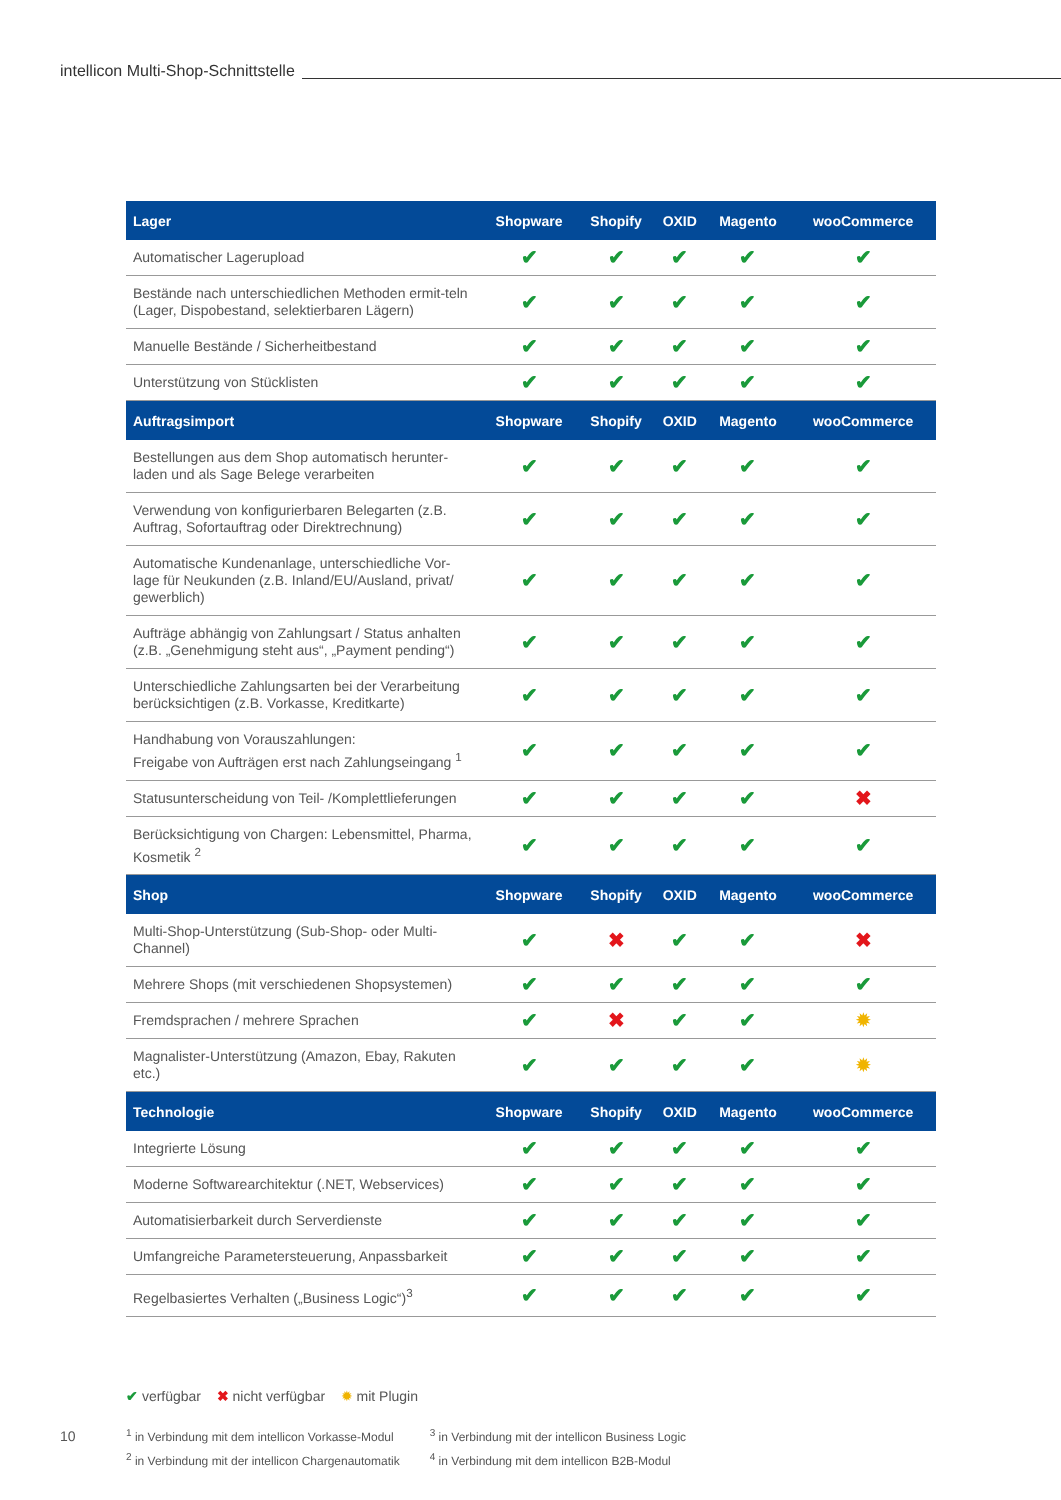intellicon Multi-Shop-Schnittstelle
| Lager | Shopware | Shopify | OXID | Magento | wooCommerce |
| --- | --- | --- | --- | --- | --- |
| Automatischer Lagerupload | ✔ | ✔ | ✔ | ✔ | ✔ |
| Bestände nach unterschiedlichen Methoden ermit-teln (Lager, Dispobestand, selektierbaren Lägern) | ✔ | ✔ | ✔ | ✔ | ✔ |
| Manuelle Bestände / Sicherheitbestand | ✔ | ✔ | ✔ | ✔ | ✔ |
| Unterstützung von Stücklisten | ✔ | ✔ | ✔ | ✔ | ✔ |
| Auftragsimport | Shopware | Shopify | OXID | Magento | wooCommerce |
| Bestellungen aus dem Shop automatisch herunter-laden und als Sage Belege verarbeiten | ✔ | ✔ | ✔ | ✔ | ✔ |
| Verwendung von konfigurierbaren Belegarten (z.B. Auftrag, Sofortauftrag oder Direktrechnung) | ✔ | ✔ | ✔ | ✔ | ✔ |
| Automatische Kundenanlage, unterschiedliche Vor-lage für Neukunden (z.B. Inland/EU/Ausland, privat/ gewerblich) | ✔ | ✔ | ✔ | ✔ | ✔ |
| Aufträge abhängig von Zahlungsart / Status anhalten (z.B. „Genehmigung steht aus“, „Payment pending“) | ✔ | ✔ | ✔ | ✔ | ✔ |
| Unterschiedliche Zahlungsarten bei der Verarbeitung berücksichtigen (z.B. Vorkasse, Kreditkarte) | ✔ | ✔ | ✔ | ✔ | ✔ |
| Handhabung von Vorauszahlungen: Freigabe von Aufträgen erst nach Zahlungseingang <sup>1</sup> | ✔ | ✔ | ✔ | ✔ | ✔ |
| Statusunterscheidung von Teil- /Komplettlieferungen | ✔ | ✔ | ✔ | ✔ | ✖ |
| Berücksichtigung von Chargen: Lebensmittel, Pharma, Kosmetik <sup>2</sup> | ✔ | ✔ | ✔ | ✔ | ✔ |
| Shop | Shopware | Shopify | OXID | Magento | wooCommerce |
| Multi-Shop-Unterstützung (Sub-Shop- oder Multi-Channel) | ✔ | ✖ | ✔ | ✔ | ✖ |
| Mehrere Shops (mit verschiedenen Shopsystemen) | ✔ | ✔ | ✔ | ✔ | ✔ |
| Fremdsprachen / mehrere Sprachen | ✔ | ✖ | ✔ | ✔ | ✹ |
| Magnalister-Unterstützung (Amazon, Ebay, Rakuten etc.) | ✔ | ✔ | ✔ | ✔ | ✹ |
| Technologie | Shopware | Shopify | OXID | Magento | wooCommerce |
| Integrierte Lösung | ✔ | ✔ | ✔ | ✔ | ✔ |
| Moderne Softwarearchitektur (.NET, Webservices) | ✔ | ✔ | ✔ | ✔ | ✔ |
| Automatisierbarkeit durch Serverdienste | ✔ | ✔ | ✔ | ✔ | ✔ |
| Umfangreiche Parametersteuerung, Anpassbarkeit | ✔ | ✔ | ✔ | ✔ | ✔ |
| Regelbasiertes Verhalten („Business Logic“)<sup>3</sup> | ✔ | ✔ | ✔ | ✔ | ✔ |
✔ verfügbar ✖ nicht verfügbar ✹ mit Plugin
10
<sup>1</sup> in Verbindung mit dem intellicon Vorkasse-Modul
<sup>2</sup> in Verbindung mit der intellicon Chargenautomatik
<sup>3</sup> in Verbindung mit der intellicon Business Logic
<sup>4</sup> in Verbindung mit dem intellicon B2B-Modul